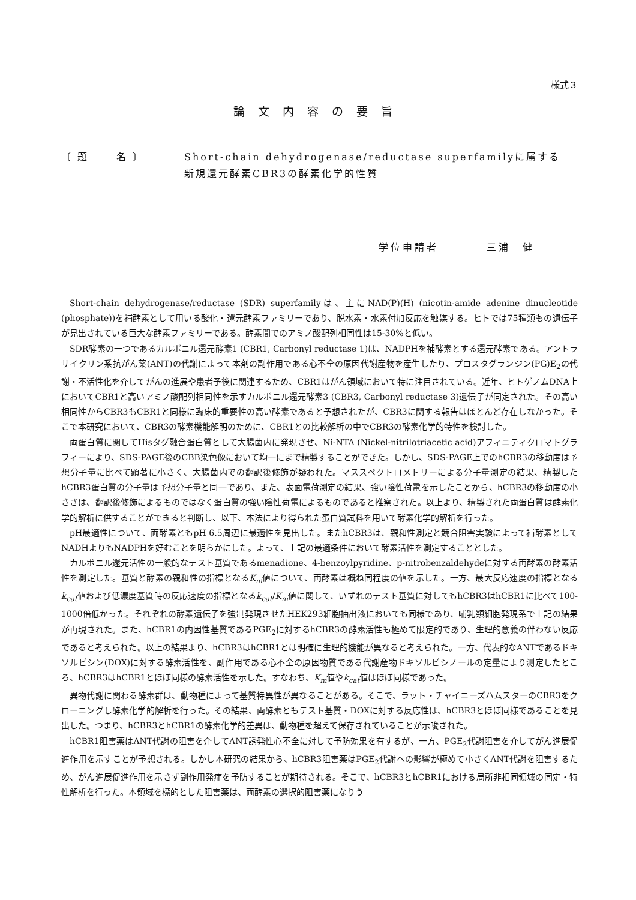様式３
論文内容の要旨
〔 題　　 名 〕 Short-chain dehydrogenase/reductase superfamilyに属する
新規還元酵素CBR3の酵素化学的性質
学位申請者　　　　三浦　健
Short-chain dehydrogenase/reductase (SDR) superfamilyは、主にNAD(P)(H) (nicotin-amide adenine dinucleotide (phosphate))を補酵素として用いる酸化・還元酵素ファミリーであり、脱水素・水素付加反応を触媒する。ヒトでは75種類もの遺伝子が見出されている巨大な酵素ファミリーである。酵素間でのアミノ酸配列相同性は15-30%と低い。
SDR酵素の一つであるカルボニル還元酵素1 (CBR1, Carbonyl reductase 1)は、NADPHを補酵素とする還元酵素である。アントラサイクリン系抗がん薬(ANT)の代謝によって本剤の副作用である心不全の原因代謝産物を産生したり、プロスタグランジン(PG)E<sub>2</sub>の代謝・不活性化を介してがんの進展や患者予後に関連するため、CBR1はがん領域において特に注目されている。近年、ヒトゲノムDNA上においてCBR1と高いアミノ酸配列相同性を示すカルボニル還元酵素3 (CBR3, Carbonyl reductase 3)遺伝子が同定された。その高い相同性からCBR3もCBR1と同様に臨床的重要性の高い酵素であると予想されたが、CBR3に関する報告はほとんど存在しなかった。そこで本研究において、CBR3の酵素機能解明のために、CBR1との比較解析の中でCBR3の酵素化学的特性を検討した。
両蛋白質に関してHisタグ融合蛋白質として大腸菌内に発現させ、Ni-NTA (Nickel-nitrilotriacetic acid)アフィニティクロマトグラフィーにより、SDS-PAGE後のCBB染色像において均一にまで精製することができた。しかし、SDS-PAGE上でのhCBR3の移動度は予想分子量に比べて顕著に小さく、大腸菌内での翻訳後修飾が疑われた。マススペクトロメトリーによる分子量測定の結果、精製したhCBR3蛋白質の分子量は予想分子量と同一であり、また、表面電荷測定の結果、強い陰性荷電を示したことから、hCBR3の移動度の小ささは、翻訳後修飾によるものではなく蛋白質の強い陰性荷電によるものであると推察された。以上より、精製された両蛋白質は酵素化学的解析に供することができると判断し、以下、本法により得られた蛋白質試料を用いて酵素化学的解析を行った。
pH最適性について、両酵素ともpH 6.5周辺に最適性を見出した。またhCBR3は、親和性測定と競合阻害実験によって補酵素としてNADHよりもNADPHを好むことを明らかにした。よって、上記の最適条件において酵素活性を測定することとした。
カルボニル還元活性の一般的なテスト基質であるmenadione、4-benzoylpyridine、p-nitrobenzaldehydeに対する両酵素の酵素活性を測定した。基質と酵素の親和性の指標となるK<sub>m</sub>値について、両酵素は概ね同程度の値を示した。一方、最大反応速度の指標となるk<sub>cat</sub>値および低濃度基質時の反応速度の指標となるk<sub>cat</sub>/K<sub>m</sub>値に関して、いずれのテスト基質に対してもhCBR3はhCBR1に比べて100-1000倍低かった。それぞれの酵素遺伝子を強制発現させたHEK293細胞抽出液においても同様であり、哺乳類細胞発現系で上記の結果が再現された。また、hCBR1の内因性基質であるPGE<sub>2</sub>に対するhCBR3の酵素活性も極めて限定的であり、生理的意義の伴わない反応であると考えられた。以上の結果より、hCBR3はhCBR1とは明確に生理的機能が異なると考えられた。一方、代表的なANTであるドキソルビシン(DOX)に対する酵素活性を、副作用である心不全の原因物質である代謝産物ドキソルビシノールの定量により測定したところ、hCBR3はhCBR1とほぼ同様の酵素活性を示した。すなわち、K<sub>m</sub>値やk<sub>cat</sub>値はほぼ同様であった。
異物代謝に関わる酵素群は、動物種によって基質特異性が異なることがある。そこで、ラット・チャイニーズハムスターのCBR3をクローニングし酵素化学的解析を行った。その結果、両酵素ともテスト基質・DOXに対する反応性は、hCBR3とほぼ同様であることを見出した。つまり、hCBR3とhCBR1の酵素化学的差異は、動物種を超えて保存されていることが示唆された。
hCBR1阻害薬はANT代謝の阻害を介してANT誘発性心不全に対して予防効果を有するが、一方、PGE<sub>2</sub>代謝阻害を介してがん進展促進作用を示すことが予想される。しかし本研究の結果から、hCBR3阻害薬はPGE<sub>2</sub>代謝への影響が極めて小さくANT代謝を阻害するため、がん進展促進作用を示さず副作用発症を予防することが期待される。そこで、hCBR3とhCBR1における局所非相同領域の同定・特性解析を行った。本領域を標的とした阻害薬は、両酵素の選択的阻害薬になりう